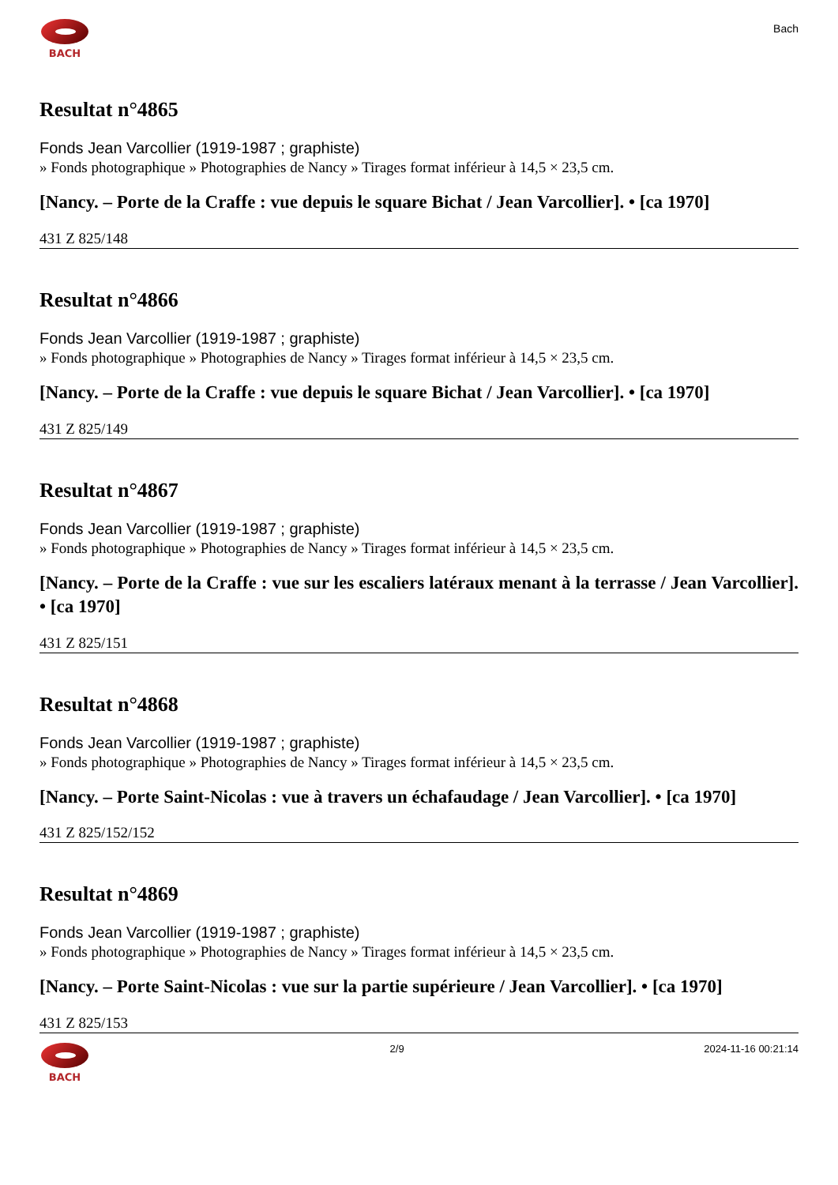BACH
Bach
Resultat n°4865
Fonds Jean Varcollier (1919-1987 ; graphiste)
» Fonds photographique » Photographies de Nancy » Tirages format inférieur à 14,5 × 23,5 cm.
[Nancy. – Porte de la Craffe : vue depuis le square Bichat / Jean Varcollier]. • [ca 1970]
431 Z 825/148
Resultat n°4866
Fonds Jean Varcollier (1919-1987 ; graphiste)
» Fonds photographique » Photographies de Nancy » Tirages format inférieur à 14,5 × 23,5 cm.
[Nancy. – Porte de la Craffe : vue depuis le square Bichat / Jean Varcollier]. • [ca 1970]
431 Z 825/149
Resultat n°4867
Fonds Jean Varcollier (1919-1987 ; graphiste)
» Fonds photographique » Photographies de Nancy » Tirages format inférieur à 14,5 × 23,5 cm.
[Nancy. – Porte de la Craffe : vue sur les escaliers latéraux menant à la terrasse / Jean Varcollier]. • [ca 1970]
431 Z 825/151
Resultat n°4868
Fonds Jean Varcollier (1919-1987 ; graphiste)
» Fonds photographique » Photographies de Nancy » Tirages format inférieur à 14,5 × 23,5 cm.
[Nancy. – Porte Saint-Nicolas : vue à travers un échafaudage / Jean Varcollier]. • [ca 1970]
431 Z 825/152/152
Resultat n°4869
Fonds Jean Varcollier (1919-1987 ; graphiste)
» Fonds photographique » Photographies de Nancy » Tirages format inférieur à 14,5 × 23,5 cm.
[Nancy. – Porte Saint-Nicolas : vue sur la partie supérieure / Jean Varcollier]. • [ca 1970]
431 Z 825/153
BACH 2/9 2024-11-16 00:21:14